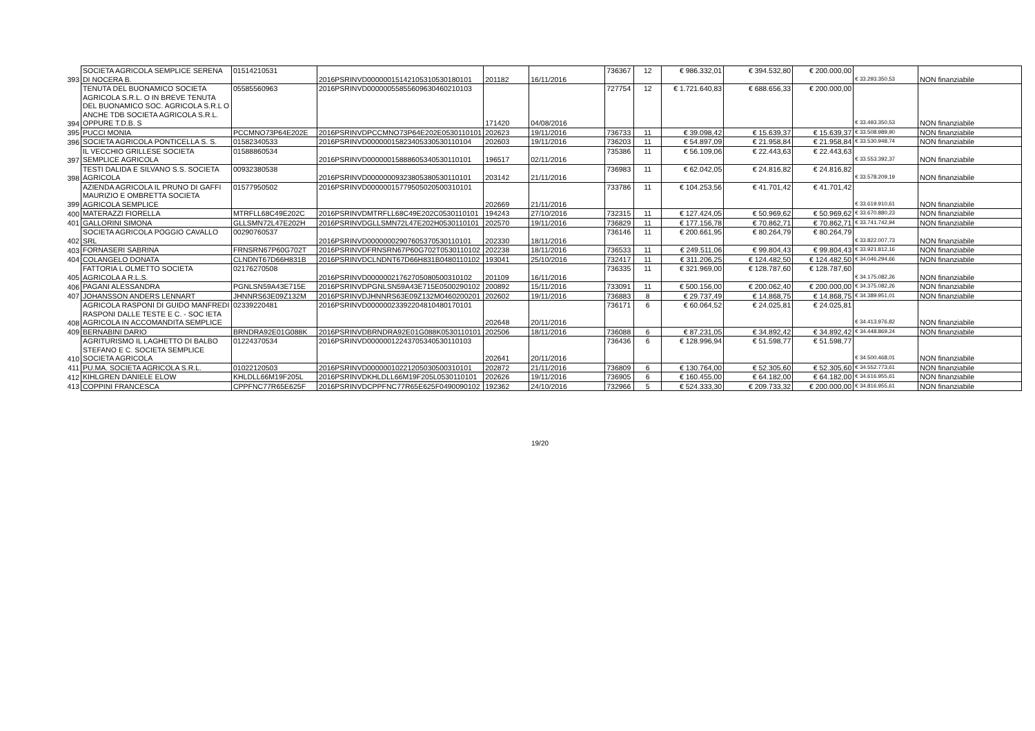| 393 | SOCIETA AGRICOLA SEMPLICE SERENA DI NOCERA B. | 01514210531 | 2016PSRINVD00000015142105310530180101 | 201182 | 16/11/2016 | 736367 | 12 | € 986.332,01 | € 394.532,80 | € 200.000,00 | € 33.293.350,53 | NON finanziabile |
| 394 | TENUTA DEL BUONAMICO SOCIETA AGRICOLA S.R.L. O IN BREVE TENUTA DEL BUONAMICO SOC. AGRICOLA S.R.L O ANCHE TDB SOCIETA AGRICOLA S.R.L. OPPURE T.D.B. S | 05585560963 | 2016PSRINVD00000055855609630460210103 | 171420 | 04/08/2016 | 727754 | 12 | € 1.721.640,83 | € 688.656,33 | € 200.000,00 | € 33.493.350,53 | NON finanziabile |
| 395 | PUCCI MONIA | PCCMNO73P64E202E | 2016PSRINVDPCCMNO73P64E202E0530110101 | 202623 | 19/11/2016 | 736733 | 11 | € 39.098,42 | € 15.639,37 | € 15.639,37 | € 33.508.989,90 | NON finanziabile |
| 396 | SOCIETA AGRICOLA PONTICELLA S. S. | 01582340533 | 2016PSRINVD00000015823405330530110104 | 202603 | 19/11/2016 | 736203 | 11 | € 54.897,09 | € 21.958,84 | € 21.958,84 | € 33.530.948,74 | NON finanziabile |
| 397 | IL VECCHIO GRILLESE SOCIETA SEMPLICE AGRICOLA | 01588860534 | 2016PSRINVD00000015888605340530110101 | 196517 | 02/11/2016 | 735386 | 11 | € 56.109,06 | € 22.443,63 | € 22.443,63 | € 33.553.392,37 | NON finanziabile |
| 398 | TESTI DALIDA E SILVANO S.S. SOCIETA AGRICOLA | 00932380538 | 2016PSRINVD00000009323805380530110101 | 203142 | 21/11/2016 | 736983 | 11 | € 62.042,05 | € 24.816,82 | € 24.816,82 | € 33.578.209,19 | NON finanziabile |
| 399 | AZIENDA AGRICOLA IL PRUNO DI GAFFI MAURIZIO E OMBRETTA SOCIETA AGRICOLA SEMPLICE | 01577950502 | 2016PSRINVD00000015779505020500310101 | 202669 | 21/11/2016 | 733786 | 11 | € 104.253,56 | € 41.701,42 | € 41.701,42 | € 33.619.910,61 | NON finanziabile |
| 400 | MATERAZZI FIORELLA | MTRFLL68C49E202C | 2016PSRINVDMTRFLL68C49E202C0530110101 | 194243 | 27/10/2016 | 732315 | 11 | € 127.424,05 | € 50.969,62 | € 50.969,62 | € 33.670.880,23 | NON finanziabile |
| 401 | GALLORINI SIMONA | GLLSMN72L47E202H | 2016PSRINVDGLLSMN72L47E202H0530110101 | 202570 | 19/11/2016 | 736829 | 11 | € 177.156,78 | € 70.862,71 | € 70.862,71 | € 33.741.742,94 | NON finanziabile |
| 402 | SOCIETA AGRICOLA POGGIO CAVALLO SRL | 00290760537 | 2016PSRINVD00000002907605370530110101 | 202330 | 18/11/2016 | 736146 | 11 | € 200.661,95 | € 80.264,79 | € 80.264,79 | € 33.822.007,73 | NON finanziabile |
| 403 | FORNASERI SABRINA | FRNSRN67P60G702T | 2016PSRINVDFRNSRN67P60G702T0530110102 | 202238 | 18/11/2016 | 736533 | 11 | € 249.511,06 | € 99.804,43 | € 99.804,43 | € 33.921.812,16 | NON finanziabile |
| 404 | COLANGELO DONATA | CLNDNT67D66H831B | 2016PSRINVDCLNDNT67D66H831B0480110102 | 193041 | 25/10/2016 | 732417 | 11 | € 311.206,25 | € 124.482,50 | € 124.482,50 | € 34.046.294,66 | NON finanziabile |
| 405 | FATTORIA L OLMETTO SOCIETA AGRICOLA A R.L.S. | 02176270508 | 2016PSRINVD00000021762705080500310102 | 201109 | 16/11/2016 | 736335 | 11 | € 321.969,00 | € 128.787,60 | € 128.787,60 | € 34.175.082,26 | NON finanziabile |
| 406 | PAGANI ALESSANDRA | PGNLSN59A43E715E | 2016PSRINVDPGNLSN59A43E715E0500290102 | 200892 | 15/11/2016 | 733091 | 11 | € 500.156,00 | € 200.062,40 | € 200.000,00 | € 34.375.082,26 | NON finanziabile |
| 407 | JOHANSSON ANDERS LENNART | JHNNRS63E09Z132M | 2016PSRINVDJHNNRS63E09Z132M0460200201 | 202602 | 19/11/2016 | 736883 | 8 | € 29.737,49 | € 14.868,75 | € 14.868,75 | € 34.389.951,01 | NON finanziabile |
| 408 | AGRICOLA RASPONI DI GUIDO MANFREDI RASPONI DALLE TESTE E C. - SOC IETA AGRICOLA IN ACCOMANDITA SEMPLICE | 02339220481 | 2016PSRINVD00000023392204810480170101 | 202648 | 20/11/2016 | 736171 | 6 | € 60.064,52 | € 24.025,81 | € 24.025,81 | € 34.413.976,82 | NON finanziabile |
| 409 | BERNABINI DARIO | BRNDRA92E01G088K | 2016PSRINVDBRNDRA92E01G088K0530110101 | 202506 | 18/11/2016 | 736088 | 6 | € 87.231,05 | € 34.892,42 | € 34.892,42 | € 34.448.869,24 | NON finanziabile |
| 410 | AGRITURISMO IL LAGHETTO DI BALBO STEFANO E C. SOCIETA SEMPLICE SOCIETA AGRICOLA | 01224370534 | 2016PSRINVD00000012243705340530110103 | 202641 | 20/11/2016 | 736436 | 6 | € 128.996,94 | € 51.598,77 | € 51.598,77 | € 34.500.468,01 | NON finanziabile |
| 411 | PU.MA. SOCIETA AGRICOLA S.R.L. | 01022120503 | 2016PSRINVD00000010221205030500310101 | 202872 | 21/11/2016 | 736809 | 6 | € 130.764,00 | € 52.305,60 | € 52.305,60 | € 34.552.773,61 | NON finanziabile |
| 412 | KIHLGREN DANIELE ELOW | KHLDLL66M19F205L | 2016PSRINVDKHLDLL66M19F205L0530110101 | 202626 | 19/11/2016 | 736905 | 6 | € 160.455,00 | € 64.182,00 | € 64.182,00 | € 34.616.955,61 | NON finanziabile |
| 413 | COPPINI FRANCESCA | CPPFNC77R65E625F | 2016PSRINVDCPPFNC77R65E625F0490090102 | 192362 | 24/10/2016 | 732966 | 5 | € 524.333,30 | € 209.733,32 | € 200.000,00 | € 34.816.955,61 | NON finanziabile |
19/20